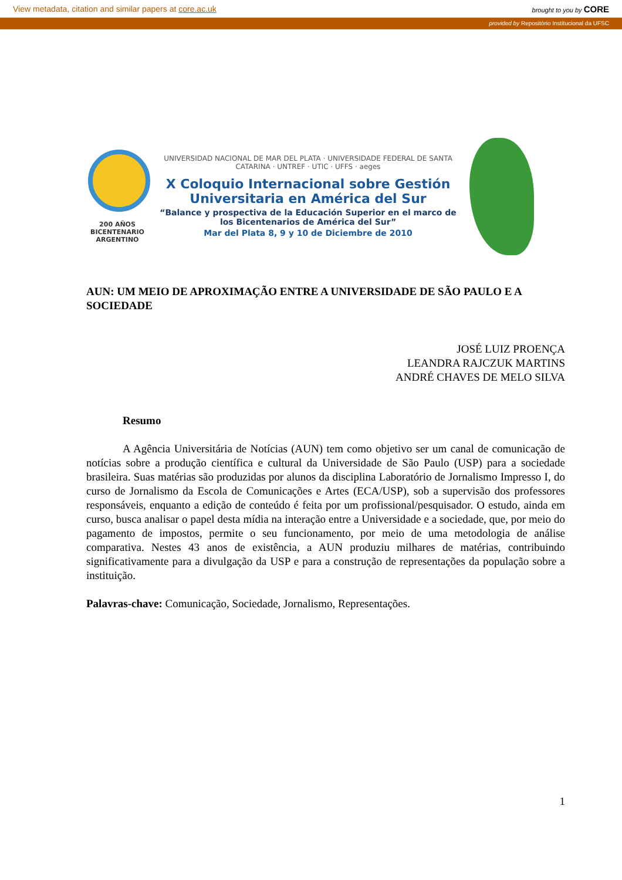View metadata, citation and similar papers at core.ac.uk brought to you by CORE
provided by Repositório Institucional da UFSC
200 AÑOS
BICENTENARIO
ARGENTINO
UNIVERSIDAD NACIONAL DE MAR DEL PLATA · UNIVERSIDADE FEDERAL DE SANTA CATARINA · UNTREF · UTIC · UFFS · aeges
X Coloquio Internacional sobre Gestión Universitaria en América del Sur
“Balance y prospectiva de la Educación Superior en el marco de los Bicentenarios de América del Sur”
Mar del Plata 8, 9 y 10 de Diciembre de 2010
AUN: UM MEIO DE APROXIMAÇÃO ENTRE A UNIVERSIDADE DE SÃO PAULO E A SOCIEDADE
JOSÉ LUIZ PROENÇA
LEANDRA RAJCZUK MARTINS
ANDRÉ CHAVES DE MELO SILVA
Resumo
A Agência Universitária de Notícias (AUN) tem como objetivo ser um canal de comunicação de notícias sobre a produção científica e cultural da Universidade de São Paulo (USP) para a sociedade brasileira. Suas matérias são produzidas por alunos da disciplina Laboratório de Jornalismo Impresso I, do curso de Jornalismo da Escola de Comunicações e Artes (ECA/USP), sob a supervisão dos professores responsáveis, enquanto a edição de conteúdo é feita por um profissional/pesquisador. O estudo, ainda em curso, busca analisar o papel desta mídia na interação entre a Universidade e a sociedade, que, por meio do pagamento de impostos, permite o seu funcionamento, por meio de uma metodologia de análise comparativa. Nestes 43 anos de existência, a AUN produziu milhares de matérias, contribuindo significativamente para a divulgação da USP e para a construção de representações da população sobre a instituição.
Palavras-chave: Comunicação, Sociedade, Jornalismo, Representações.
1